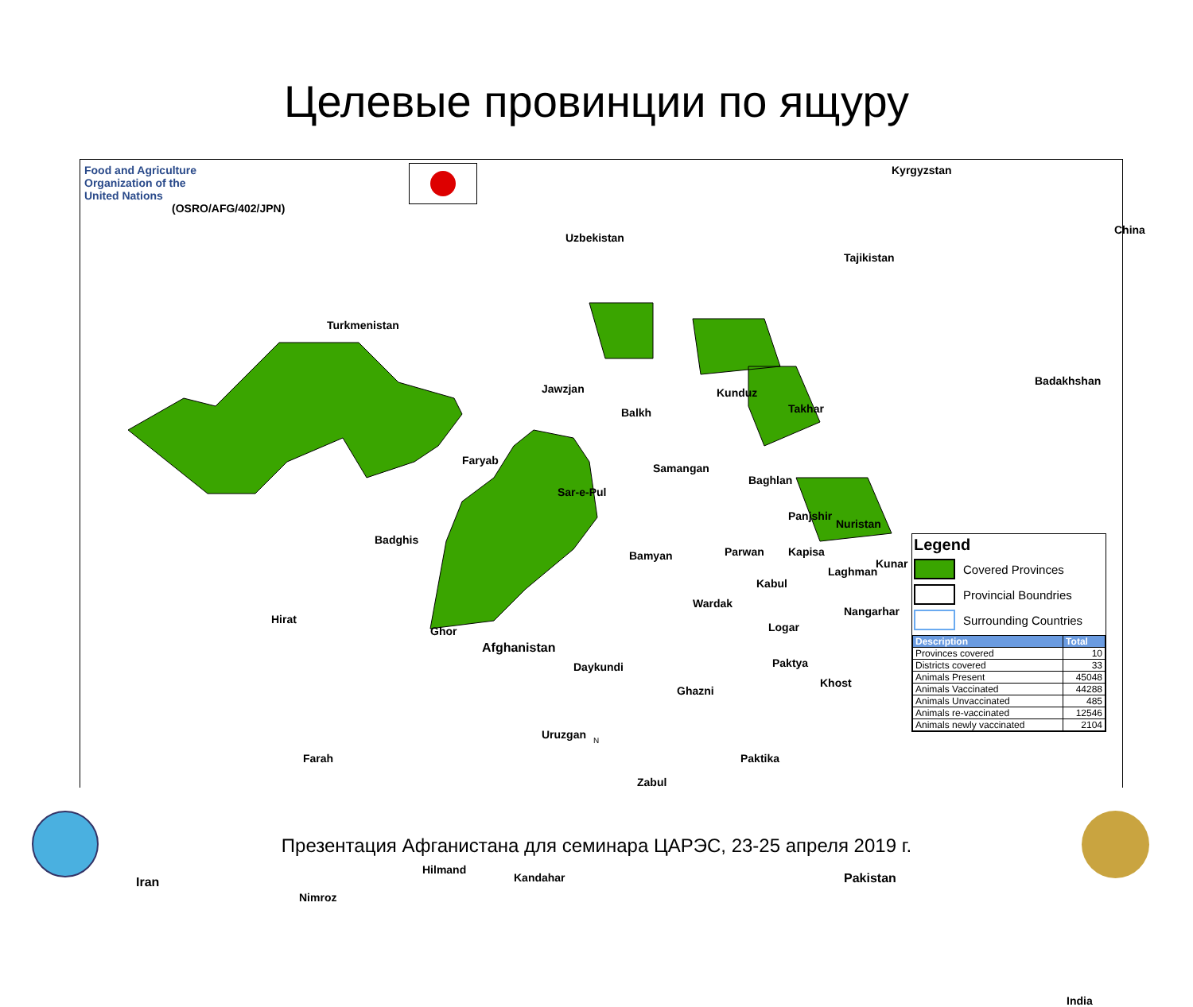Целевые провинции по ящуру
Food and Agriculture
Organization of the
United Nations
(OSRO/AFG/402/JPN)
Kyrgyzstan
Uzbekistan
Tajikistan
China
Turkmenistan
Badakhshan
Jawzjan
Balkh
Kunduz
Takhar
Faryab
Samangan
Baghlan
Sar-e-Pul
Badghis
Panjshir
Nuristan
Bamyan Parwan Kapisa
Kunar
Laghman
Kabul
Wardak
Nangarhar
Hirat
Ghor
Afghanistan
Logar
Daykundi Paktya
Khost
Ghazni
Uruzgan
Farah Paktika
Zabul
Hilmand
Kandahar Pakistan Iran
Nimroz
India
Legend
Covered Provinces
Provincial Boundries
Surrounding Countries
| Description | Total |
| --- | --- |
| Provinces covered | 10 |
| Districts covered | 33 |
| Animals Present | 45048 |
| Animals Vaccinated | 44288 |
| Animals Unvaccinated | 485 |
| Animals re-vaccinated | 12546 |
| Animals newly vaccinated | 2104 |
N
Презентация Афганистана для семинара ЦАРЭС, 23-25 апреля 2019 г.